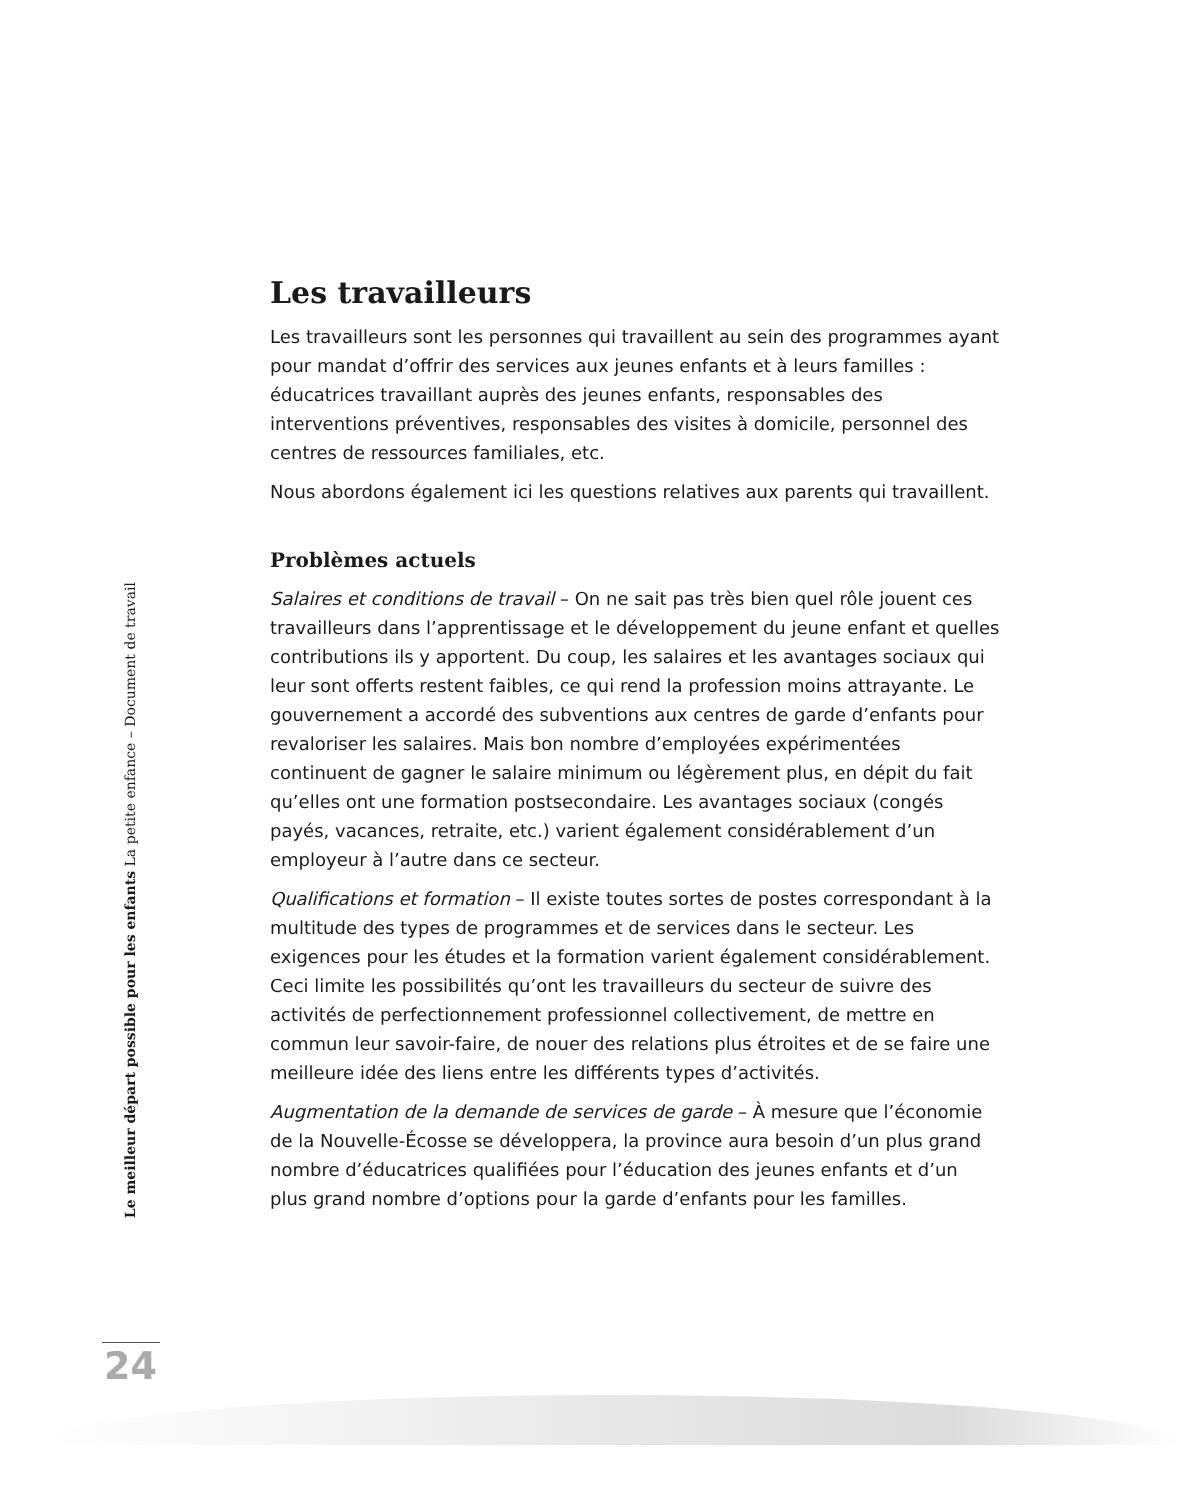Les travailleurs
Les travailleurs sont les personnes qui travaillent au sein des programmes ayant pour mandat d’offrir des services aux jeunes enfants et à leurs familles : éducatrices travaillant auprès des jeunes enfants, responsables des interventions préventives, responsables des visites à domicile, personnel des centres de ressources familiales, etc.
Nous abordons également ici les questions relatives aux parents qui travaillent.
Problèmes actuels
Salaires et conditions de travail – On ne sait pas très bien quel rôle jouent ces travailleurs dans l’apprentissage et le développement du jeune enfant et quelles contributions ils y apportent. Du coup, les salaires et les avantages sociaux qui leur sont offerts restent faibles, ce qui rend la profession moins attrayante. Le gouvernement a accordé des subventions aux centres de garde d’enfants pour revaloriser les salaires. Mais bon nombre d’employées expérimentées continuent de gagner le salaire minimum ou légèrement plus, en dépit du fait qu’elles ont une formation postsecondaire. Les avantages sociaux (congés payés, vacances, retraite, etc.) varient également considérablement d’un employeur à l’autre dans ce secteur.
Qualifications et formation – Il existe toutes sortes de postes correspondant à la multitude des types de programmes et de services dans le secteur. Les exigences pour les études et la formation varient également considérablement. Ceci limite les possibilités qu’ont les travailleurs du secteur de suivre des activités de perfectionnement professionnel collectivement, de mettre en commun leur savoir-faire, de nouer des relations plus étroites et de se faire une meilleure idée des liens entre les différents types d’activités.
Augmentation de la demande de services de garde – À mesure que l’économie de la Nouvelle-Écosse se développera, la province aura besoin d’un plus grand nombre d’éducatrices qualifiées pour l’éducation des jeunes enfants et d’un plus grand nombre d’options pour la garde d’enfants pour les familles.
Le meilleur départ possible pour les enfants La petite enfance – Document de travail
24